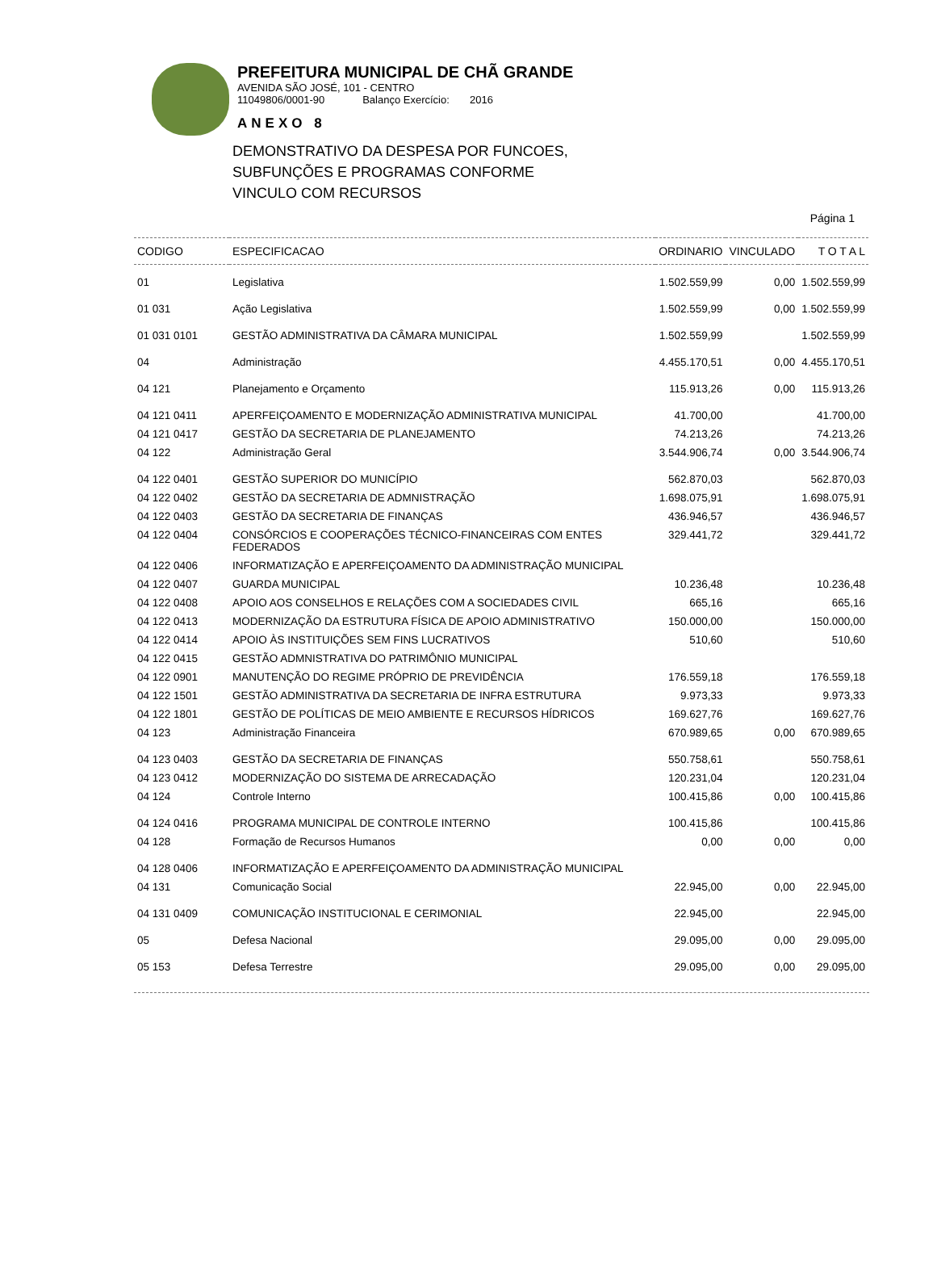PREFEITURA MUNICIPAL DE CHÃ GRANDE
AVENIDA SÃO JOSÉ, 101 - CENTRO
11049806/0001-90 Balanço Exercício: 2016
ANEXO 8
DEMONSTRATIVO DA DESPESA POR FUNCOES,
SUBFUNÇÕES E PROGRAMAS CONFORME
VINCULO COM RECURSOS
Página 1
| CODIGO | ESPECIFICACAO | ORDINARIO | VINCULADO | T O T A L |
| --- | --- | --- | --- | --- |
| 01 | Legislativa | 1.502.559,99 | 0,00 | 1.502.559,99 |
| 01 031 | Ação Legislativa | 1.502.559,99 | 0,00 | 1.502.559,99 |
| 01 031 0101 | GESTÃO ADMINISTRATIVA DA CÂMARA MUNICIPAL | 1.502.559,99 | | 1.502.559,99 |
| 04 | Administração | 4.455.170,51 | 0,00 | 4.455.170,51 |
| 04 121 | Planejamento e Orçamento | 115.913,26 | 0,00 | 115.913,26 |
| 04 121 0411 | APERFEIÇOAMENTO E MODERNIZAÇÃO ADMINISTRATIVA MUNICIPAL | 41.700,00 | | 41.700,00 |
| 04 121 0417 | GESTÃO DA SECRETARIA DE PLANEJAMENTO | 74.213,26 | | 74.213,26 |
| 04 122 | Administração Geral | 3.544.906,74 | 0,00 | 3.544.906,74 |
| 04 122 0401 | GESTÃO SUPERIOR DO MUNICÍPIO | 562.870,03 | | 562.870,03 |
| 04 122 0402 | GESTÃO DA SECRETARIA DE ADMNISTRAÇÃO | 1.698.075,91 | | 1.698.075,91 |
| 04 122 0403 | GESTÃO DA SECRETARIA DE FINANÇAS | 436.946,57 | | 436.946,57 |
| 04 122 0404 | CONSÓRCIOS E COOPERAÇÕES TÉCNICO-FINANCEIRAS COM ENTES FEDERADOS | 329.441,72 | | 329.441,72 |
| 04 122 0406 | INFORMATIZAÇÃO E APERFEIÇOAMENTO DA ADMINISTRAÇÃO MUNICIPAL | | | |
| 04 122 0407 | GUARDA MUNICIPAL | 10.236,48 | | 10.236,48 |
| 04 122 0408 | APOIO AOS CONSELHOS E RELAÇÕES COM A SOCIEDADES CIVIL | 665,16 | | 665,16 |
| 04 122 0413 | MODERNIZAÇÃO DA ESTRUTURA FÍSICA DE APOIO ADMINISTRATIVO | 150.000,00 | | 150.000,00 |
| 04 122 0414 | APOIO ÀS INSTITUIÇÕES SEM FINS LUCRATIVOS | 510,60 | | 510,60 |
| 04 122 0415 | GESTÃO ADMNISTRATIVA DO PATRIMÔNIO MUNICIPAL | | | |
| 04 122 0901 | MANUTENÇÃO DO REGIME PRÓPRIO DE PREVIDÊNCIA | 176.559,18 | | 176.559,18 |
| 04 122 1501 | GESTÃO ADMINISTRATIVA DA SECRETARIA DE INFRA ESTRUTURA | 9.973,33 | | 9.973,33 |
| 04 122 1801 | GESTÃO DE POLÍTICAS DE MEIO AMBIENTE E RECURSOS HÍDRICOS | 169.627,76 | | 169.627,76 |
| 04 123 | Administração Financeira | 670.989,65 | 0,00 | 670.989,65 |
| 04 123 0403 | GESTÃO DA SECRETARIA DE FINANÇAS | 550.758,61 | | 550.758,61 |
| 04 123 0412 | MODERNIZAÇÃO DO SISTEMA DE ARRECADAÇÃO | 120.231,04 | | 120.231,04 |
| 04 124 | Controle Interno | 100.415,86 | 0,00 | 100.415,86 |
| 04 124 0416 | PROGRAMA MUNICIPAL DE CONTROLE INTERNO | 100.415,86 | | 100.415,86 |
| 04 128 | Formação de Recursos Humanos | 0,00 | 0,00 | 0,00 |
| 04 128 0406 | INFORMATIZAÇÃO E APERFEIÇOAMENTO DA ADMINISTRAÇÃO MUNICIPAL | | | |
| 04 131 | Comunicação Social | 22.945,00 | 0,00 | 22.945,00 |
| 04 131 0409 | COMUNICAÇÃO INSTITUCIONAL E CERIMONIAL | 22.945,00 | | 22.945,00 |
| 05 | Defesa Nacional | 29.095,00 | 0,00 | 29.095,00 |
| 05 153 | Defesa Terrestre | 29.095,00 | 0,00 | 29.095,00 |